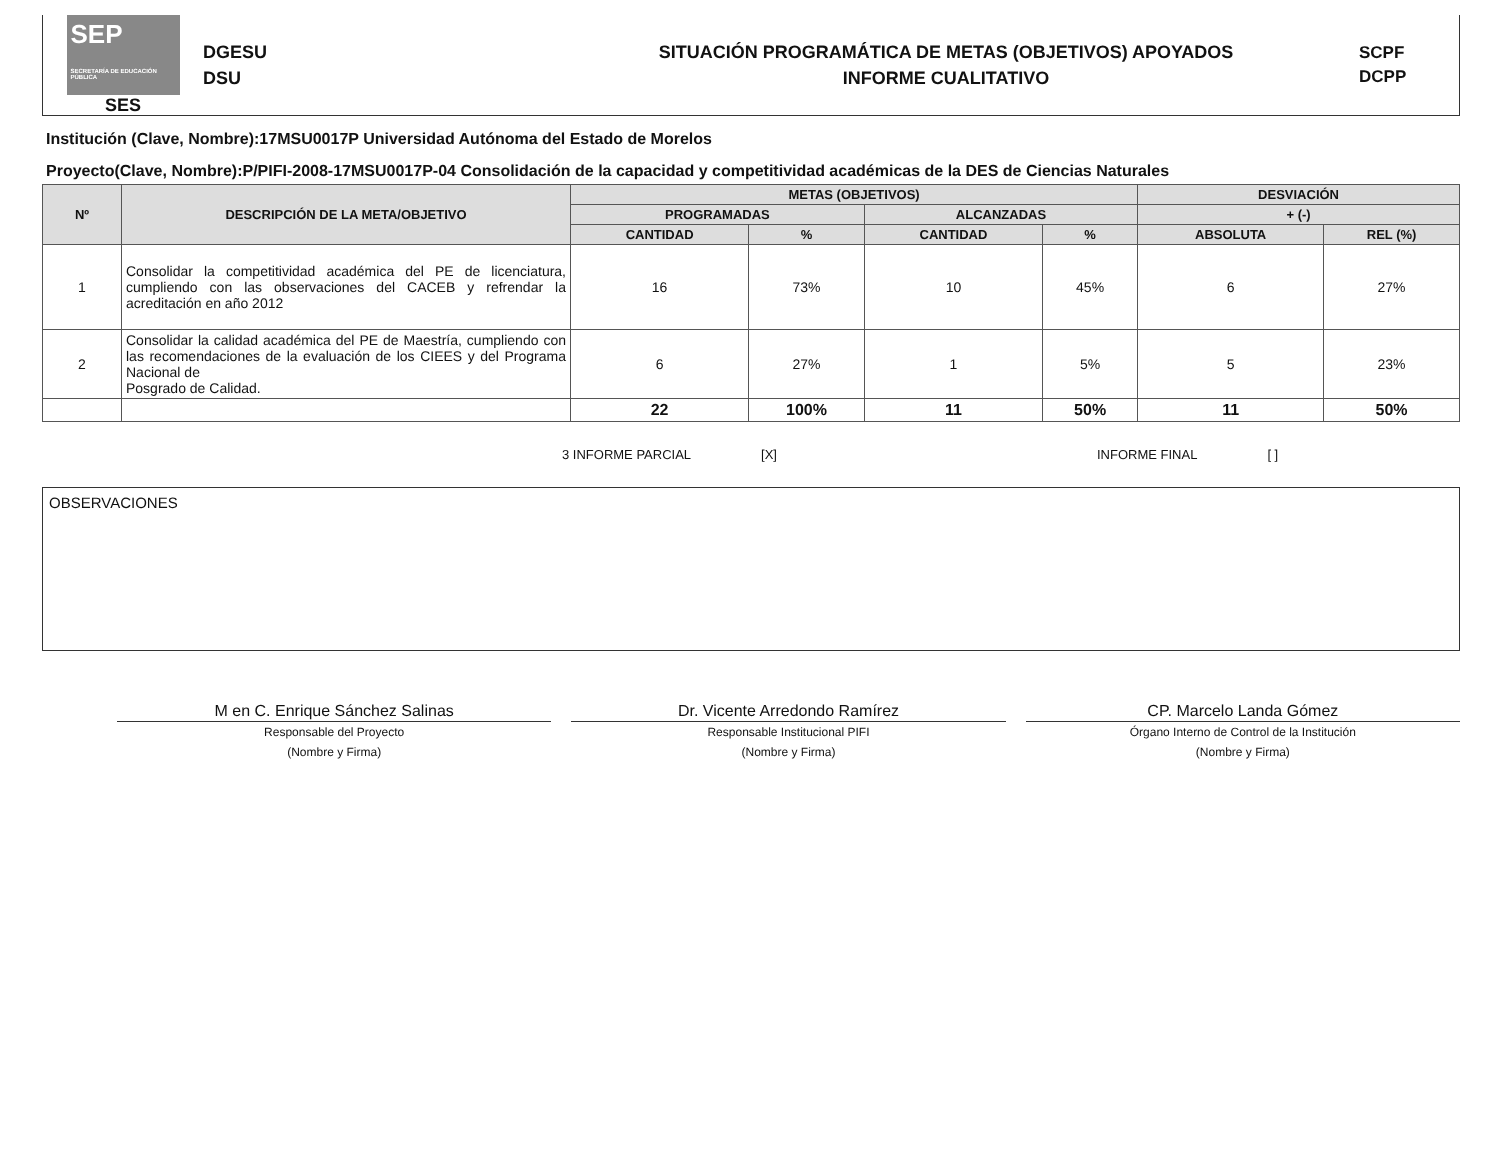SEP SECRETARÍA DE EDUCACIÓN PÚBLICA
SES
DGESU
DSU
SITUACIÓN PROGRAMÁTICA DE METAS (OBJETIVOS) APOYADOS
INFORME CUALITATIVO
SCPF
DCPP
Institución (Clave, Nombre):17MSU0017P Universidad Autónoma del Estado de Morelos
Proyecto(Clave, Nombre):P/PIFI-2008-17MSU0017P-04 Consolidación de la capacidad y competitividad académicas de la DES de Ciencias Naturales
| Nº | DESCRIPCIÓN DE LA META/OBJETIVO | METAS (OBJETIVOS) | | | | DESVIACIÓN | |
| --- | --- | --- | --- | --- | --- | --- | --- |
| | | PROGRAMADAS | | ALCANZADAS | | + (-) | |
| | | CANTIDAD | % | CANTIDAD | % | ABSOLUTA | REL (%) |
| 1 | Consolidar la competitividad académica del PE de licenciatura, cumpliendo con las observaciones del CACEB y refrendar la acreditación en año 2012 | 16 | 73% | 10 | 45% | 6 | 27% |
| 2 | Consolidar la calidad académica del PE de Maestría, cumpliendo con las recomendaciones de la evaluación de los CIEES y del Programa Nacional de Posgrado de Calidad. | 6 | 27% | 1 | 5% | 5 | 23% |
| | | 22 | 100% | 11 | 50% | 11 | 50% |
3 INFORME PARCIAL [X] INFORME FINAL [ ]
OBSERVACIONES
M en C. Enrique Sánchez Salinas
Responsable del Proyecto
(Nombre y Firma)
Dr. Vicente Arredondo Ramírez
Responsable Institucional PIFI
(Nombre y Firma)
CP. Marcelo Landa Gómez
Órgano Interno de Control de la Institución
(Nombre y Firma)